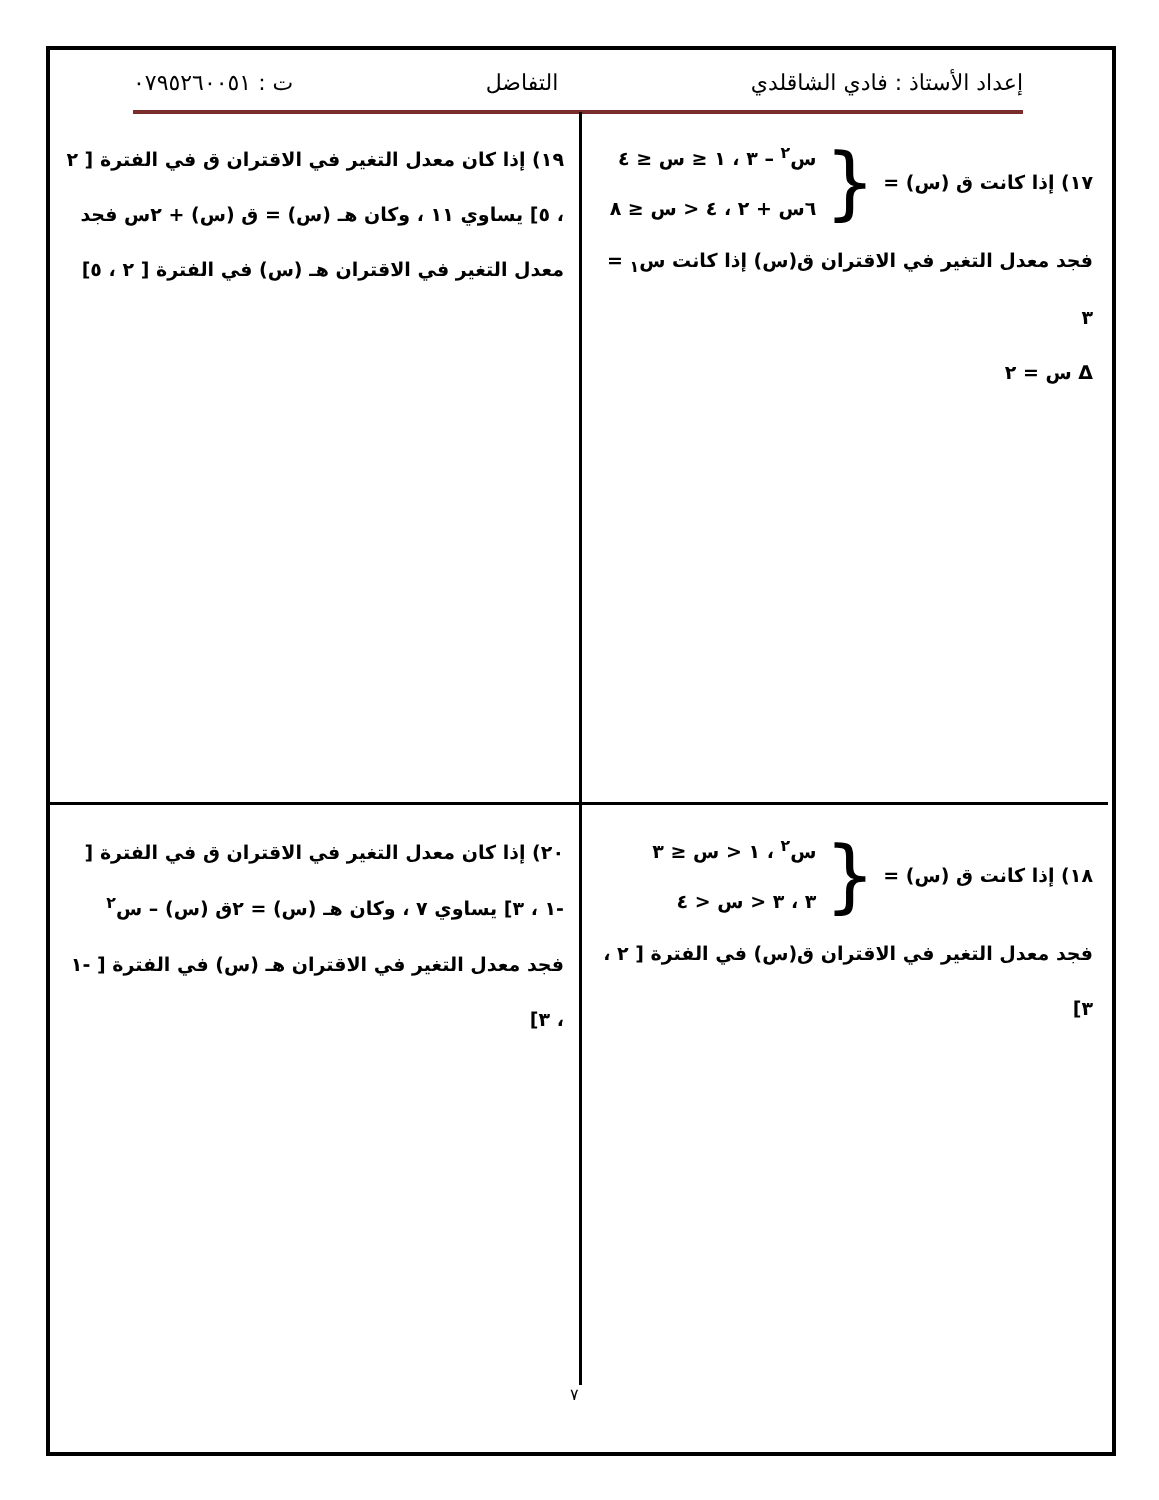إعداد الأستاذ : فادي الشاقلدي التفاضل ت : ٠٧٩٥٢٦٠٠٥١
١٧) إذا كانت ق (س) = { س<sup>٢</sup> – ٣ ، ١ ≤ س ≤ ٤
٦س + ٢ ، ٤ < س ≤ ٨
فجد معدل التغير في الاقتران ق(س) إذا كانت س<sub>١</sub> = ٣
Δ س = ٢
١٩) إذا كان معدل التغير في الاقتران ق في الفترة [ ٢ ، ٥] يساوي ١١ ، وكان هـ (س) = ق (س) + ٢س فجد معدل التغير في الاقتران هـ (س) في الفترة [ ٢ ، ٥]
١٨) إذا كانت ق (س) = { س<sup>٢</sup> ، ١ < س ≤ ٣
٣ ، ٣ < س < ٤
فجد معدل التغير في الاقتران ق(س) في الفترة [ ٢ ، ٣]
٢٠) إذا كان معدل التغير في الاقتران ق في الفترة [ -١ ، ٣] يساوي ٧ ، وكان هـ (س) = ٢ق (س) – س<sup>٢</sup> فجد معدل التغير في الاقتران هـ (س) في الفترة [ -١ ، ٣]
٧